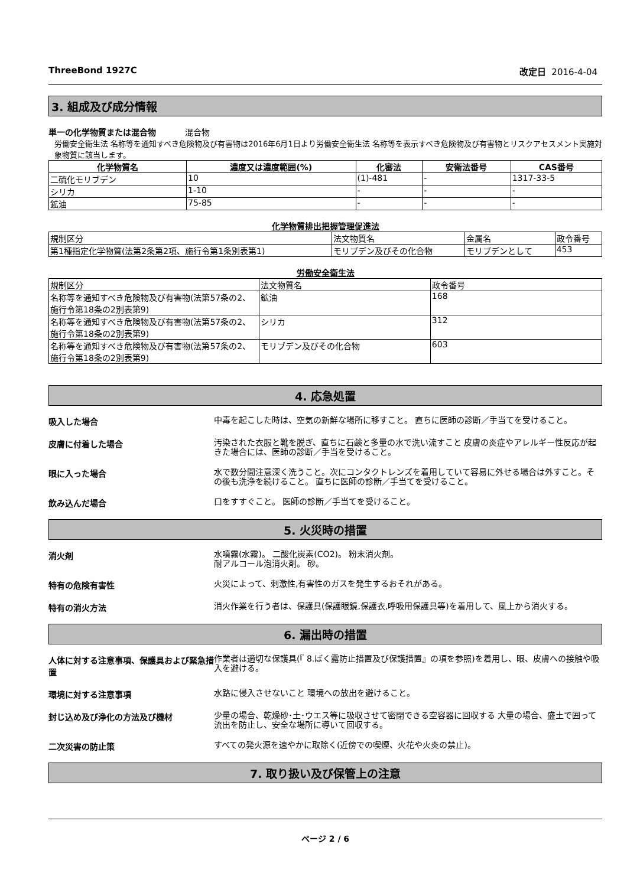ThreeBond 1927C 改定日 2016-4-04
3. 組成及び成分情報
単一の化学物質または混合物 混合物
労働安全衛生法 名称等を通知すべき危険物及び有害物は2016年6月1日より労働安全衛生法 名称等を表示すべき危険物及び有害物とリスクアセスメント実施対象物質に該当します。
| 化学物質名 | 濃度又は濃度範囲(%) | 化審法 | 安衛法番号 | CAS番号 |
| --- | --- | --- | --- | --- |
| 二硫化モリブデン | 10 | (1)-481 | - | 1317-33-5 |
| シリカ | 1-10 | - | - | - |
| 鉱油 | 75-85 | - | - | - |
化学物質排出把握管理促進法
| 規制区分 | 法文物質名 | 金属名 | 政令番号 |
| --- | --- | --- | --- |
| 第1種指定化学物質(法第2条第2項、施行令第1条別表第1) | モリブデン及びその化合物 | モリブデンとして | 453 |
労働安全衛生法
| 規制区分 | 法文物質名 | 政令番号 |
| --- | --- | --- |
| 名称等を通知すべき危険物及び有害物(法第57条の2、施行令第18条の2別表第9) | 鉱油 | 168 |
| 名称等を通知すべき危険物及び有害物(法第57条の2、施行令第18条の2別表第9) | シリカ | 312 |
| 名称等を通知すべき危険物及び有害物(法第57条の2、施行令第18条の2別表第9) | モリブデン及びその化合物 | 603 |
4. 応急処置
吸入した場合
中毒を起こした時は、空気の新鮮な場所に移すこと。 直ちに医師の診断／手当てを受けること。
皮膚に付着した場合
汚染された衣服と靴を脱ぎ、直ちに石鹸と多量の水で洗い流すこと 皮膚の炎症やアレルギー性反応が起きた場合には、医師の診断／手当を受けること。
眼に入った場合
水で数分間注意深く洗うこと。次にコンタクトレンズを着用していて容易に外せる場合は外すこと。その後も洗浄を続けること。 直ちに医師の診断／手当てを受けること。
飲み込んだ場合
口をすすぐこと。 医師の診断／手当てを受けること。
5. 火災時の措置
消火剤
水噴霧(水霧)。 二酸化炭素(CO2)。 粉末消火剤。
耐アルコール泡消火剤。 砂。
特有の危険有害性
火災によって、刺激性,有害性のガスを発生するおそれがある。
特有の消火方法
消火作業を行う者は、保護具(保護眼鏡,保護衣,呼吸用保護具等)を着用して、風上から消火する。
6. 漏出時の措置
人体に対する注意事項、保護具および緊急措置
作業者は適切な保護具(『 8.ばく露防止措置及び保護措置』の項を参照)を着用し、眼、皮膚への接触や吸入を避ける。
環境に対する注意事項
水路に侵入させないこと 環境への放出を避けること。
封じ込め及び浄化の方法及び機材
少量の場合、乾燥砂･土･ウエス等に吸収させて密閉できる空容器に回収する 大量の場合、盛土で囲って流出を防止し、安全な場所に導いて回収する。
二次災害の防止策
すべての発火源を速やかに取除く(近傍での喫煙、火花や火炎の禁止)。
7. 取り扱い及び保管上の注意
ページ 2 / 6